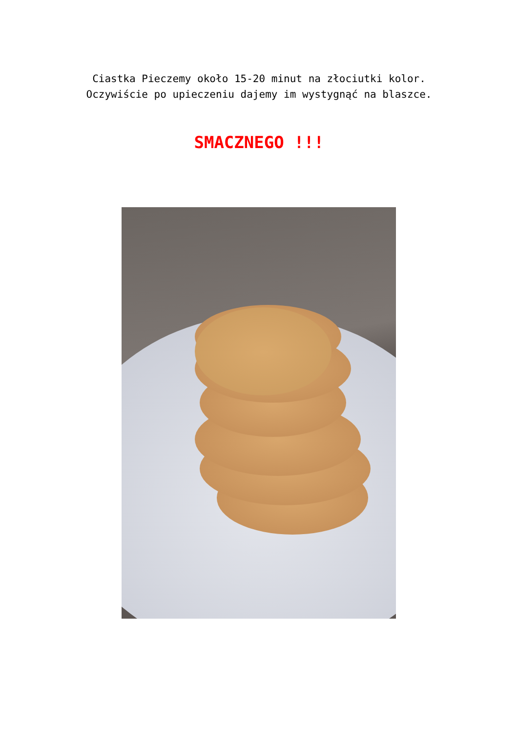Ciastka Pieczemy około 15-20 minut na złociutki kolor.
Oczywiście po upieczeniu dajemy im wystygnąć na blaszce.
SMACZNEGO !!!